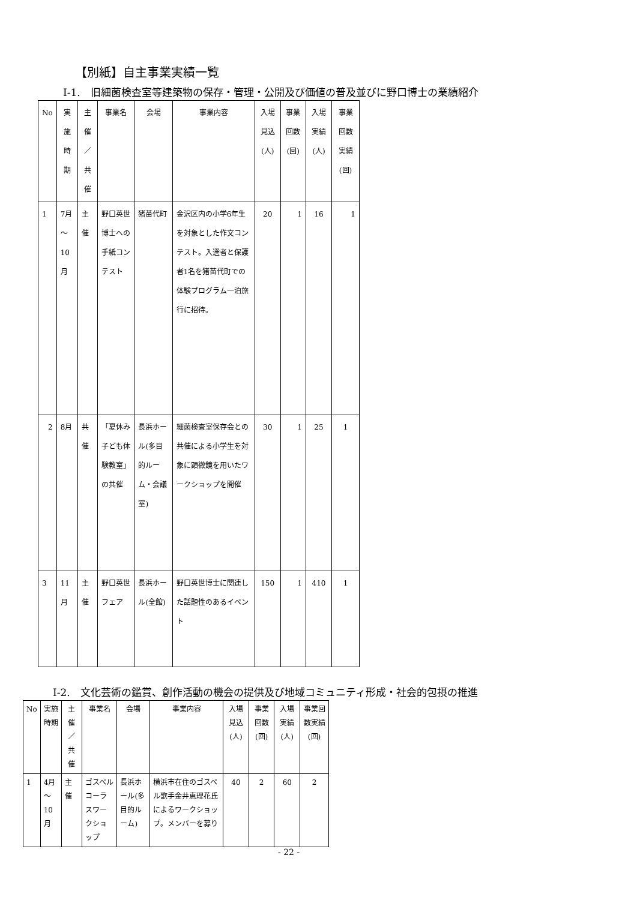【別紙】自主事業実績一覧
Ⅰ-1.　旧細菌検査室等建築物の保存・管理・公開及び価値の普及並びに野口博士の業績紹介
| No | 実施時期 | 主催／共催 | 事業名 | 会場 | 事業内容 | 入場見込(人) | 事業回数(回) | 入場実績(人) | 事業回数実績(回) |
| --- | --- | --- | --- | --- | --- | --- | --- | --- | --- |
| 1 | 7月～10月 | 主催 | 野口英世博士への手紙コンテスト | 猪苗代町 | 金沢区内の小学6年生を対象とした作文コンテスト。入選者と保護者1名を猪苗代町での体験プログラム一泊旅行に招待。 | 20 | 1 | 16 | 1 |
| 2 | 8月 | 共催 | 「夏休み子ども体験教室」の共催 | 長浜ホール(多目的ルーム・会議室) | 細菌検査室保存会との共催による小学生を対象に顕微鏡を用いたワークショップを開催 | 30 | 1 | 25 | 1 |
| 3 | 11月 | 主催 | 野口英世フェア | 長浜ホール(全館) | 野口英世博士に関連した話題性のあるイベント | 150 | 1 | 410 | 1 |
Ⅰ-2.　文化芸術の鑑賞、創作活動の機会の提供及び地域コミュニティ形成・社会的包摂の推進
| No | 実施時期 | 主催／共催 | 事業名 | 会場 | 事業内容 | 入場見込(人) | 事業回数(回) | 入場実績(人) | 事業回数実績(回) |
| --- | --- | --- | --- | --- | --- | --- | --- | --- | --- |
| 1 | 4月～10月 | 主催 | ゴスペルコーラスワークショップ | 長浜ホール(多目的ルーム) | 横浜市在住のゴスペル歌手金井恵理花氏によるワークショップ。メンバーを募り | 40 | 2 | 60 | 2 |
- 22 -